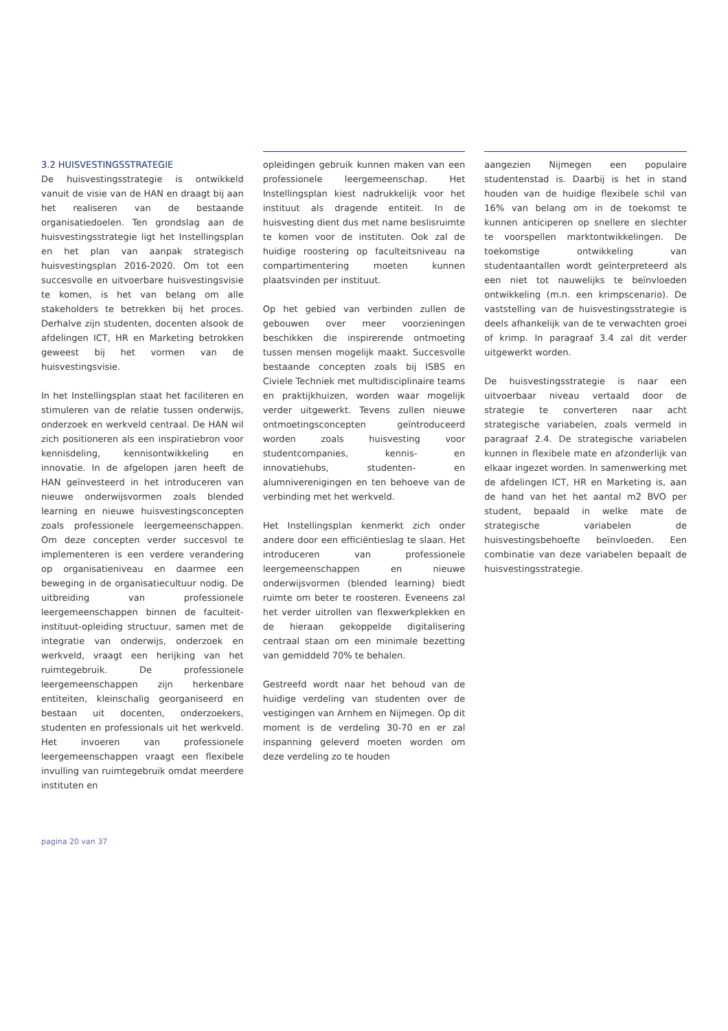3.2 HUISVESTINGSSTRATEGIE
De huisvestingsstrategie is ontwikkeld vanuit de visie van de HAN en draagt bij aan het realiseren van de bestaande organisatiedoelen. Ten grondslag aan de huisvestingsstrategie ligt het Instellingsplan en het plan van aanpak strategisch huisvestingsplan 2016-2020. Om tot een succesvolle en uitvoerbare huisvestingsvisie te komen, is het van belang om alle stakeholders te betrekken bij het proces. Derhalve zijn studenten, docenten alsook de afdelingen ICT, HR en Marketing betrokken geweest bij het vormen van de huisvestingsvisie.
In het Instellingsplan staat het faciliteren en stimuleren van de relatie tussen onderwijs, onderzoek en werkveld centraal. De HAN wil zich positioneren als een inspiratiebron voor kennisdeling, kennisontwikkeling en innovatie. In de afgelopen jaren heeft de HAN geïnvesteerd in het introduceren van nieuwe onderwijsvormen zoals blended learning en nieuwe huisvestingsconcepten zoals professionele leergemeenschappen. Om deze concepten verder succesvol te implementeren is een verdere verandering op organisatieniveau en daarmee een beweging in de organisatiecultuur nodig. De uitbreiding van professionele leergemeenschappen binnen de faculteit-instituut-opleiding structuur, samen met de integratie van onderwijs, onderzoek en werkveld, vraagt een herijking van het ruimtegebruik. De professionele leergemeenschappen zijn herkenbare entiteiten, kleinschalig georganiseerd en bestaan uit docenten, onderzoekers, studenten en professionals uit het werkveld. Het invoeren van professionele leergemeenschappen vraagt een flexibele invulling van ruimtegebruik omdat meerdere instituten en
opleidingen gebruik kunnen maken van een professionele leergemeenschap. Het Instellingsplan kiest nadrukkelijk voor het instituut als dragende entiteit. In de huisvesting dient dus met name beslisruimte te komen voor de instituten. Ook zal de huidige roostering op faculteitsniveau na compartimentering moeten kunnen plaatsvinden per instituut.
Op het gebied van verbinden zullen de gebouwen over meer voorzieningen beschikken die inspirerende ontmoeting tussen mensen mogelijk maakt. Succesvolle bestaande concepten zoals bij ISBS en Civiele Techniek met multidisciplinaire teams en praktijkhuizen, worden waar mogelijk verder uitgewerkt. Tevens zullen nieuwe ontmoetingsconcepten geïntroduceerd worden zoals huisvesting voor studentcompanies, kennis- en innovatiehubs, studenten- en alumniverenigingen en ten behoeve van de verbinding met het werkveld.
Het Instellingsplan kenmerkt zich onder andere door een efficiëntieslag te slaan. Het introduceren van professionele leergemeenschappen en nieuwe onderwijsvormen (blended learning) biedt ruimte om beter te roosteren. Eveneens zal het verder uitrollen van flexwerkplekken en de hieraan gekoppelde digitalisering centraal staan om een minimale bezetting van gemiddeld 70% te behalen.
Gestreefd wordt naar het behoud van de huidige verdeling van studenten over de vestigingen van Arnhem en Nijmegen. Op dit moment is de verdeling 30-70 en er zal inspanning geleverd moeten worden om deze verdeling zo te houden
aangezien Nijmegen een populaire studentenstad is. Daarbij is het in stand houden van de huidige flexibele schil van 16% van belang om in de toekomst te kunnen anticiperen op snellere en slechter te voorspellen marktontwikkelingen. De toekomstige ontwikkeling van studentaantallen wordt geïnterpreteerd als een niet tot nauwelijks te beïnvloeden ontwikkeling (m.n. een krimpscenario). De vaststelling van de huisvestingsstrategie is deels afhankelijk van de te verwachten groei of krimp. In paragraaf 3.4 zal dit verder uitgewerkt worden.
De huisvestingsstrategie is naar een uitvoerbaar niveau vertaald door de strategie te converteren naar acht strategische variabelen, zoals vermeld in paragraaf 2.4. De strategische variabelen kunnen in flexibele mate en afzonderlijk van elkaar ingezet worden. In samenwerking met de afdelingen ICT, HR en Marketing is, aan de hand van het het aantal m2 BVO per student, bepaald in welke mate de strategische variabelen de huisvestingsbehoefte beïnvloeden. Een combinatie van deze variabelen bepaalt de huisvestingsstrategie.
pagina 20 van 37